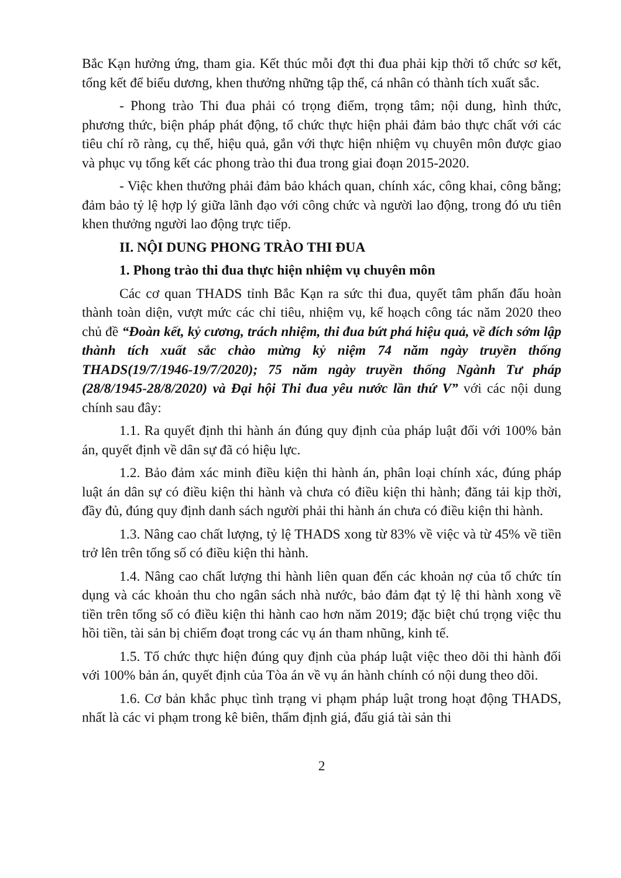Bắc Kạn hưởng ứng, tham gia. Kết thúc mỗi đợt thi đua phải kịp thời tổ chức sơ kết, tổng kết để biểu dương, khen thưởng những tập thể, cá nhân có thành tích xuất sắc.
- Phong trào Thi đua phải có trọng điểm, trọng tâm; nội dung, hình thức, phương thức, biện pháp phát động, tổ chức thực hiện phải đảm bảo thực chất với các tiêu chí rõ ràng, cụ thể, hiệu quả, gắn với thực hiện nhiệm vụ chuyên môn được giao và phục vụ tổng kết các phong trào thi đua trong giai đoạn 2015-2020.
- Việc khen thưởng phải đảm bảo khách quan, chính xác, công khai, công bằng; đảm bảo tỷ lệ hợp lý giữa lãnh đạo với công chức và người lao động, trong đó ưu tiên khen thưởng người lao động trực tiếp.
II. NỘI DUNG PHONG TRÀO THI ĐUA
1. Phong trào thi đua thực hiện nhiệm vụ chuyên môn
Các cơ quan THADS tỉnh Bắc Kạn ra sức thi đua, quyết tâm phấn đấu hoàn thành toàn diện, vượt mức các chỉ tiêu, nhiệm vụ, kế hoạch công tác năm 2020 theo chủ đề “Đoàn kết, kỷ cương, trách nhiệm, thi đua bứt phá hiệu quả, về đích sớm lập thành tích xuất sắc chào mừng kỷ niệm 74 năm ngày truyền thống THADS(19/7/1946-19/7/2020); 75 năm ngày truyền thống Ngành Tư pháp (28/8/1945-28/8/2020) và Đại hội Thi đua yêu nước lần thứ V” với các nội dung chính sau đây:
1.1. Ra quyết định thi hành án đúng quy định của pháp luật đối với 100% bản án, quyết định về dân sự đã có hiệu lực.
1.2. Bảo đảm xác minh điều kiện thi hành án, phân loại chính xác, đúng pháp luật án dân sự có điều kiện thi hành và chưa có điều kiện thi hành; đăng tải kịp thời, đầy đủ, đúng quy định danh sách người phải thi hành án chưa có điều kiện thi hành.
1.3. Nâng cao chất lượng, tỷ lệ THADS xong từ 83% về việc và từ 45% về tiền trở lên trên tổng số có điều kiện thi hành.
1.4. Nâng cao chất lượng thi hành liên quan đến các khoản nợ của tổ chức tín dụng và các khoản thu cho ngân sách nhà nước, bảo đảm đạt tỷ lệ thi hành xong về tiền trên tổng số có điều kiện thi hành cao hơn năm 2019; đặc biệt chú trọng việc thu hồi tiền, tài sản bị chiếm đoạt trong các vụ án tham nhũng, kinh tế.
1.5. Tổ chức thực hiện đúng quy định của pháp luật việc theo dõi thi hành đối với 100% bản án, quyết định của Tòa án về vụ án hành chính có nội dung theo dõi.
1.6. Cơ bản khắc phục tình trạng vi phạm pháp luật trong hoạt động THADS, nhất là các vi phạm trong kê biên, thẩm định giá, đấu giá tài sản thi
2